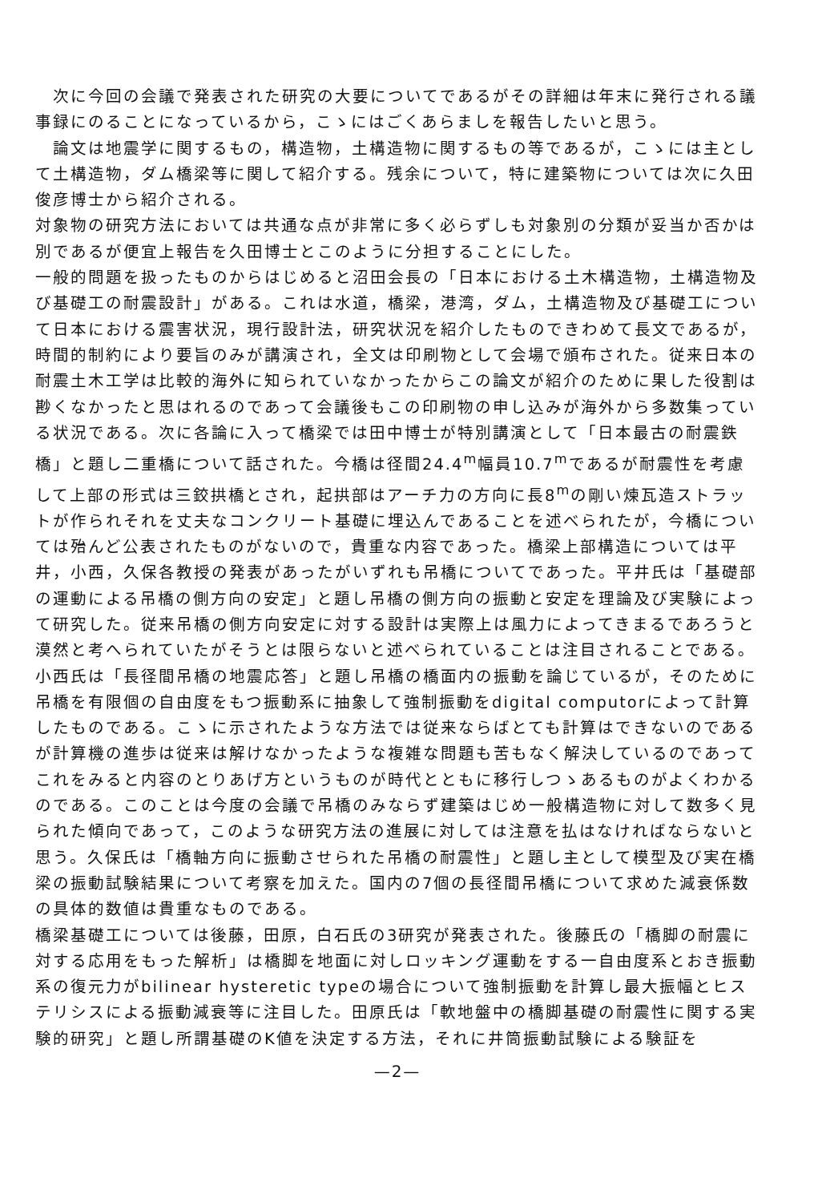次に今回の会議で発表された研究の大要についてであるがその詳細は年末に発行される議事録にのることになっているから，こゝにはごくあらましを報告したいと思う。
　論文は地震学に関するもの，構造物，土構造物に関するもの等であるが，こゝには主として土構造物，ダム橋梁等に関して紹介する。残余について，特に建築物については次に久田俊彦博士から紹介される。
対象物の研究方法においては共通な点が非常に多く必らずしも対象別の分類が妥当か否かは別であるが便宜上報告を久田博士とこのように分担することにした。
一般的問題を扱ったものからはじめると沼田会長の「日本における土木構造物，土構造物及び基礎工の耐震設計」がある。これは水道，橋梁，港湾，ダム，土構造物及び基礎工について日本における震害状況，現行設計法，研究状況を紹介したものできわめて長文であるが，時間的制約により要旨のみが講演され，全文は印刷物として会場で頒布された。従来日本の耐震土木工学は比較的海外に知られていなかったからこの論文が紹介のために果した役割は尠くなかったと思はれるのであって会議後もこの印刷物の申し込みが海外から多数集っている状況である。次に各論に入って橋梁では田中博士が特別講演として「日本最古の耐震鉄橋」と題し二重橋について話された。今橋は径間24.4<sup>m</sup>幅員10.7<sup>m</sup>であるが耐震性を考慮して上部の形式は三鉸拱橋とされ，起拱部はアーチ力の方向に長8<sup>m</sup>の剛い煉瓦造ストラットが作られそれを丈夫なコンクリート基礎に埋込んであることを述べられたが，今橋については殆んど公表されたものがないので，貴重な内容であった。橋梁上部構造については平井，小西，久保各教授の発表があったがいずれも吊橋についてであった。平井氏は「基礎部の運動による吊橋の側方向の安定」と題し吊橋の側方向の振動と安定を理論及び実験によって研究した。従来吊橋の側方向安定に対する設計は実際上は風力によってきまるであろうと漠然と考へられていたがそうとは限らないと述べられていることは注目されることである。小西氏は「長径間吊橋の地震応答」と題し吊橋の橋面内の振動を論じているが，そのために吊橋を有限個の自由度をもつ振動系に抽象して強制振動をdigital computorによって計算したものである。こゝに示されたような方法では従来ならばとても計算はできないのであるが計算機の進歩は従来は解けなかったような複雑な問題も苦もなく解決しているのであってこれをみると内容のとりあげ方というものが時代とともに移行しつゝあるものがよくわかるのである。このことは今度の会議で吊橋のみならず建築はじめ一般構造物に対して数多く見られた傾向であって，このような研究方法の進展に対しては注意を払はなければならないと思う。久保氏は「橋軸方向に振動させられた吊橋の耐震性」と題し主として模型及び実在橋梁の振動試験結果について考察を加えた。国内の7個の長径間吊橋について求めた減衰係数の具体的数値は貴重なものである。
橋梁基礎工については後藤，田原，白石氏の3研究が発表された。後藤氏の「橋脚の耐震に対する応用をもった解析」は橋脚を地面に対しロッキング運動をする一自由度系とおき振動系の復元力がbilinear hysteretic typeの場合について強制振動を計算し最大振幅とヒステリシスによる振動減衰等に注目した。田原氏は「軟地盤中の橋脚基礎の耐震性に関する実験的研究」と題し所謂基礎のK値を決定する方法，それに井筒振動試験による験証を
—2—